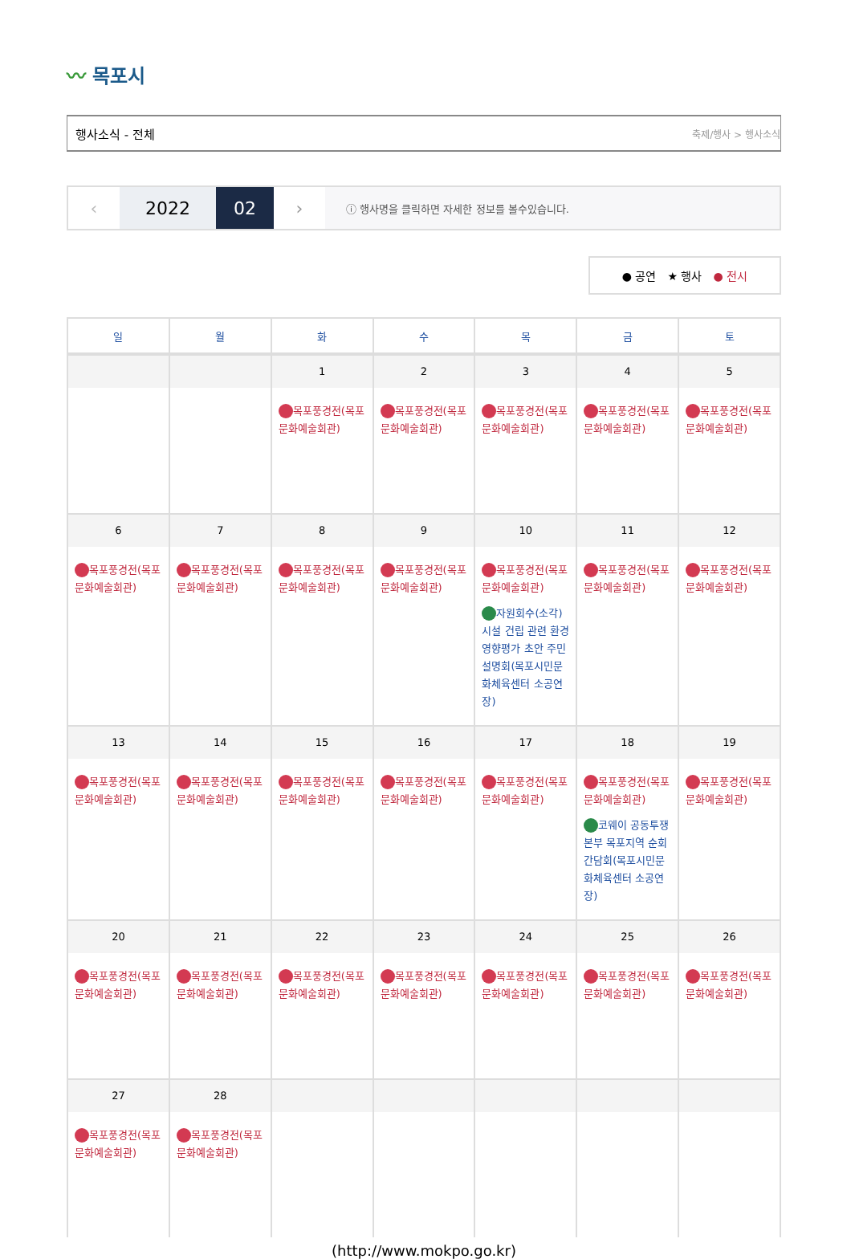〰 목포시
행사소식 - 전체 축제/행사 > 행사소식
‹ 2022 02 ›
ⓘ 행사명을 클릭하면 자세한 정보를 볼수있습니다.
● 공연 ★ 행사 ● 전시
| 일 | 월 | 화 | 수 | 목 | 금 | 토 |
| --- | --- | --- | --- | --- | --- | --- |
| | | 1 목포풍경전(목포문화예술회관) | 2 목포풍경전(목포문화예술회관) | 3 목포풍경전(목포문화예술회관) | 4 목포풍경전(목포문화예술회관) | 5 목포풍경전(목포문화예술회관) |
| 6 목포풍경전(목포문화예술회관) | 7 목포풍경전(목포문화예술회관) | 8 목포풍경전(목포문화예술회관) | 9 목포풍경전(목포문화예술회관) | 10 목포풍경전(목포문화예술회관) 자원회수(소각)시설 건립 관련 환경영향평가 초안 주민설명회(목포시민문화체육센터 소공연장) | 11 목포풍경전(목포문화예술회관) | 12 목포풍경전(목포문화예술회관) |
| 13 목포풍경전(목포문화예술회관) | 14 목포풍경전(목포문화예술회관) | 15 목포풍경전(목포문화예술회관) | 16 목포풍경전(목포문화예술회관) | 17 목포풍경전(목포문화예술회관) | 18 목포풍경전(목포문화예술회관) 코웨이 공동투쟁본부 목포지역 순회간담회(목포시민문화체육센터 소공연장) | 19 목포풍경전(목포문화예술회관) |
| 20 목포풍경전(목포문화예술회관) | 21 목포풍경전(목포문화예술회관) | 22 목포풍경전(목포문화예술회관) | 23 목포풍경전(목포문화예술회관) | 24 목포풍경전(목포문화예술회관) | 25 목포풍경전(목포문화예술회관) | 26 목포풍경전(목포문화예술회관) |
| 27 목포풍경전(목포문화예술회관) | 28 목포풍경전(목포문화예술회관) | | | | | |
(http://www.mokpo.go.kr)